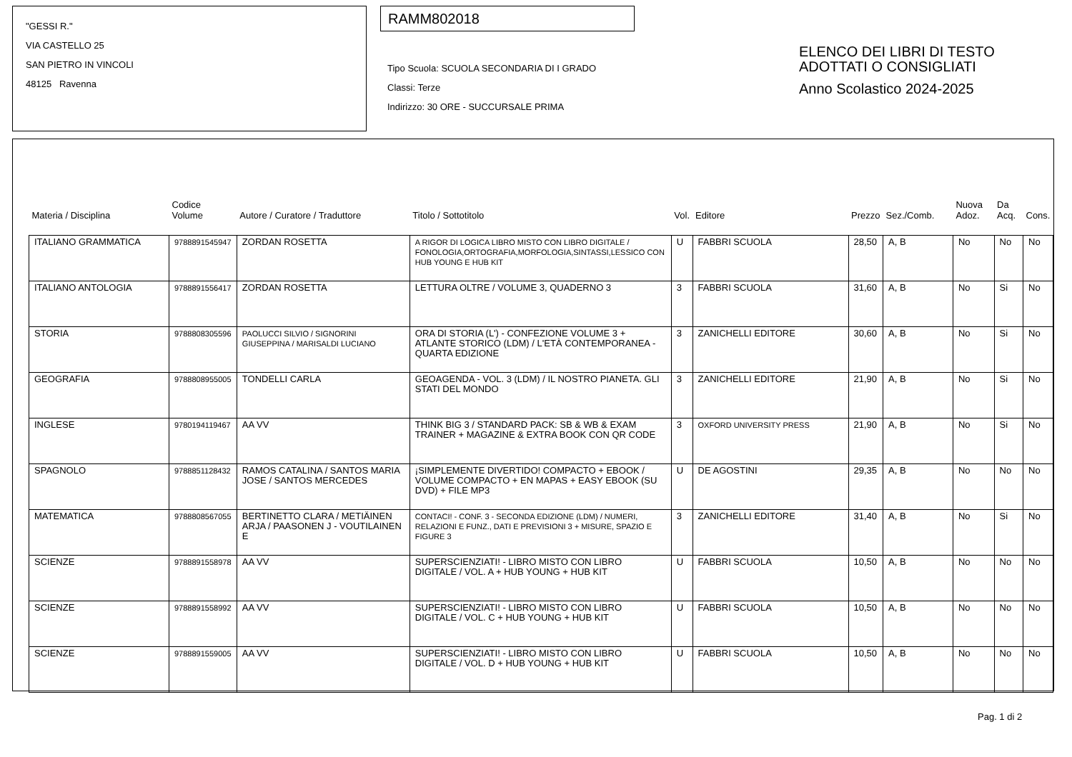"GESSI R."
VIA CASTELLO 25
SAN PIETRO IN VINCOLI
48125 Ravenna
RAMM802018
Tipo Scuola: SCUOLA SECONDARIA DI I GRADO
Classi: Terze
Indirizzo: 30 ORE - SUCCURSALE PRIMA
ELENCO DEI LIBRI DI TESTO
ADOTTATI O CONSIGLIATI
Anno Scolastico 2024-2025
| Materia / Disciplina | Codice Volume | Autore / Curatore / Traduttore | Titolo / Sottotitolo | Vol. | Editore | Prezzo | Sez./Comb. | Nuova Adoz. | Da Acq. | Cons. |
| --- | --- | --- | --- | --- | --- | --- | --- | --- | --- | --- |
| ITALIANO GRAMMATICA | 9788891545947 | ZORDAN ROSETTA | A RIGOR DI LOGICA LIBRO MISTO CON LIBRO DIGITALE / FONOLOGIA,ORTOGRAFIA,MORFOLOGIA,SINTASSI,LESSICO CON HUB YOUNG E HUB KIT | U | FABBRI SCUOLA | 28,50 | A, B | No | No | No |
| ITALIANO ANTOLOGIA | 9788891556417 | ZORDAN ROSETTA | LETTURA OLTRE / VOLUME 3, QUADERNO 3 | 3 | FABBRI SCUOLA | 31,60 | A, B | No | Si | No |
| STORIA | 9788808305596 | PAOLUCCI SILVIO / SIGNORINI GIUSEPPINA / MARISALDI LUCIANO | ORA DI STORIA (L') - CONFEZIONE VOLUME 3 + ATLANTE STORICO (LDM) / L'ETÀ CONTEMPORANEA - QUARTA EDIZIONE | 3 | ZANICHELLI EDITORE | 30,60 | A, B | No | Si | No |
| GEOGRAFIA | 9788808955005 | TONDELLI CARLA | GEOAGENDA - VOL. 3 (LDM) / IL NOSTRO PIANETA. GLI STATI DEL MONDO | 3 | ZANICHELLI EDITORE | 21,90 | A, B | No | Si | No |
| INGLESE | 9780194119467 | AA VV | THINK BIG 3 / STANDARD PACK: SB & WB & EXAM TRAINER + MAGAZINE & EXTRA BOOK CON QR CODE | 3 | OXFORD UNIVERSITY PRESS | 21,90 | A, B | No | Si | No |
| SPAGNOLO | 9788851128432 | RAMOS CATALINA / SANTOS MARIA JOSE / SANTOS MERCEDES | ¡SIMPLEMENTE DIVERTIDO! COMPACTO + EBOOK / VOLUME COMPACTO + EN MAPAS + EASY EBOOK (SU DVD) + FILE MP3 | U | DE AGOSTINI | 29,35 | A, B | No | No | No |
| MATEMATICA | 9788808567055 | BERTINETTO CLARA / METIÄINEN ARJA / PAASONEN J - VOUTILAINEN E | CONTACI! - CONF. 3 - SECONDA EDIZIONE (LDM) / NUMERI, RELAZIONI E FUNZ., DATI E PREVISIONI 3 + MISURE, SPAZIO E FIGURE 3 | 3 | ZANICHELLI EDITORE | 31,40 | A, B | No | Si | No |
| SCIENZE | 9788891558978 | AA VV | SUPERSCIENZIATI! - LIBRO MISTO CON LIBRO DIGITALE / VOL. A + HUB YOUNG + HUB KIT | U | FABBRI SCUOLA | 10,50 | A, B | No | No | No |
| SCIENZE | 9788891558992 | AA VV | SUPERSCIENZIATI! - LIBRO MISTO CON LIBRO DIGITALE / VOL. C + HUB YOUNG + HUB KIT | U | FABBRI SCUOLA | 10,50 | A, B | No | No | No |
| SCIENZE | 9788891559005 | AA VV | SUPERSCIENZIATI! - LIBRO MISTO CON LIBRO DIGITALE / VOL. D + HUB YOUNG + HUB KIT | U | FABBRI SCUOLA | 10,50 | A, B | No | No | No |
Pag. 1 di 2